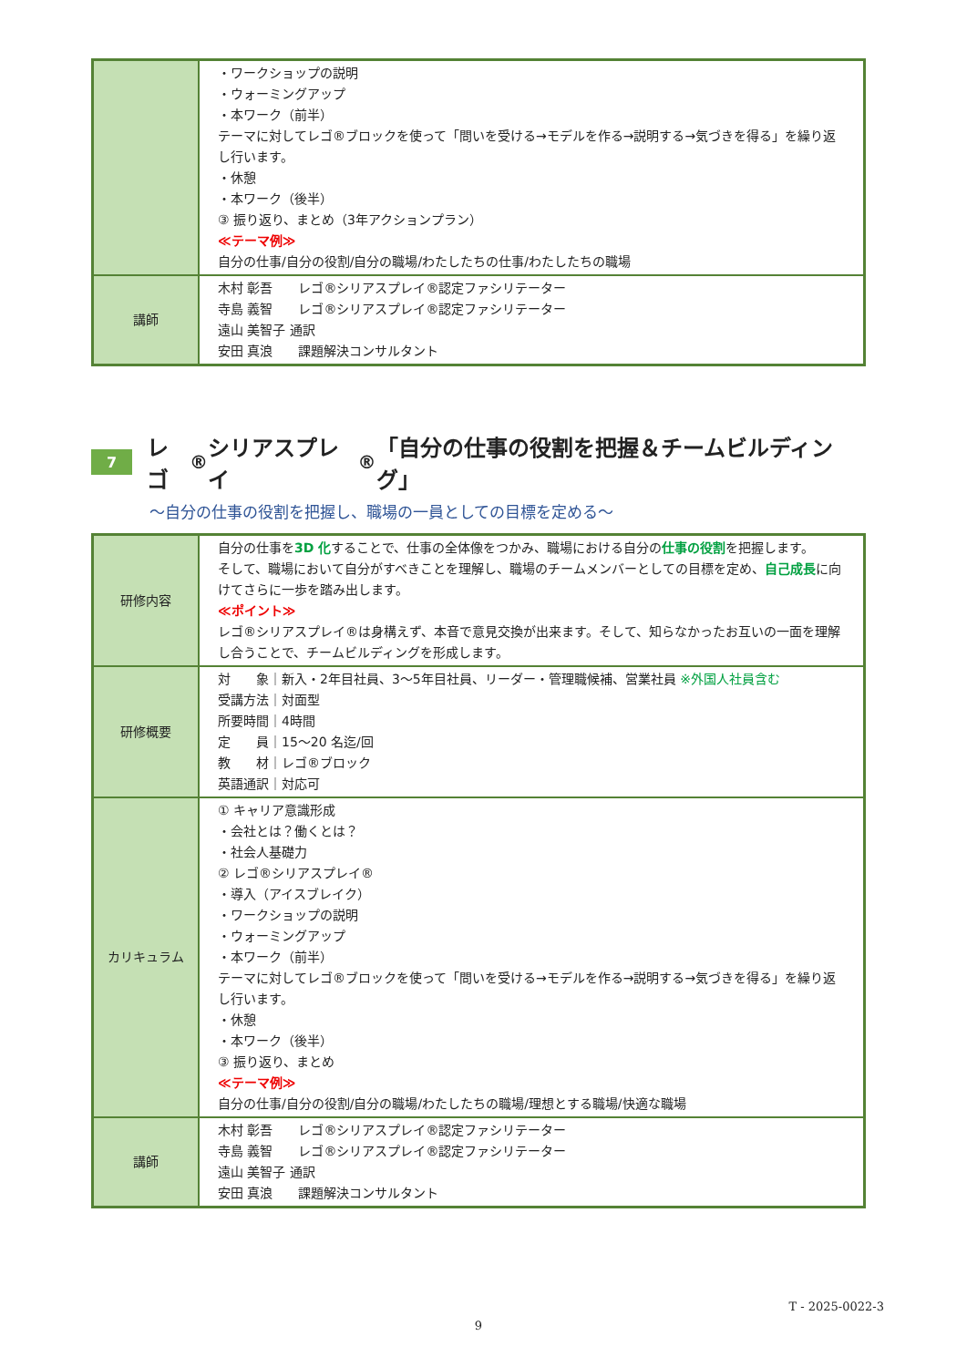| | ・ワークショップの説明 ・ウォーミングアップ ・本ワーク（前半） テーマに対してレゴ®ブロックを使って「問いを受ける→モデルを作る→説明する→気づきを得る」を繰り返し行います。 ・休憩 ・本ワーク（後半） ③ 振り返り、まとめ（3年アクションプラン） ≪テーマ例≫ 自分の仕事/自分の役割/自分の職場/わたしたちの仕事/わたしたちの職場 |
| 講師 | 木村 彰吾 レゴ®シリアスプレイ®認定ファシリテーター 寺島 義智 レゴ®シリアスプレイ®認定ファシリテーター 遠山 美智子 通訳 安田 真浪 課題解決コンサルタント |
7 レゴ<sup>®</sup>シリアスプレイ<sup>®</sup>「自分の仕事の役割を把握＆チームビルディング」
～自分の仕事の役割を把握し、職場の一員としての目標を定める～
| 研修内容 | 自分の仕事を 3D 化 することで、仕事の全体像をつかみ、職場における自分の 仕事の役割 を把握します。 そして、職場において自分がすべきことを理解し、職場のチームメンバーとしての目標を定め、 自己成長 に向けてさらに一歩を踏み出します。 ≪ポイント≫ レゴ®シリアスプレイ®は身構えず、本音で意見交換が出来ます。そして、知らなかったお互いの一面を理解し合うことで、チームビルディングを形成します。 |
| 研修概要 | 対 象｜新入・2年目社員、3～5年目社員、リーダー・管理職候補、営業社員 ※外国人社員含む 受講方法｜対面型 所要時間｜4時間 定 員｜15～20 名迄/回 教 材｜レゴ®ブロック 英語通訳｜対応可 |
| カリキュラム | ① キャリア意識形成 ・会社とは？働くとは？ ・社会人基礎力 ② レゴ®シリアスプレイ® ・導入（アイスブレイク） ・ワークショップの説明 ・ウォーミングアップ ・本ワーク（前半） テーマに対してレゴ®ブロックを使って「問いを受ける→モデルを作る→説明する→気づきを得る」を繰り返し行います。 ・休憩 ・本ワーク（後半） ③ 振り返り、まとめ ≪テーマ例≫ 自分の仕事/自分の役割/自分の職場/わたしたちの職場/理想とする職場/快適な職場 |
| 講師 | 木村 彰吾 レゴ®シリアスプレイ®認定ファシリテーター 寺島 義智 レゴ®シリアスプレイ®認定ファシリテーター 遠山 美智子 通訳 安田 真浪 課題解決コンサルタント |
T - 2025-0022-3
9